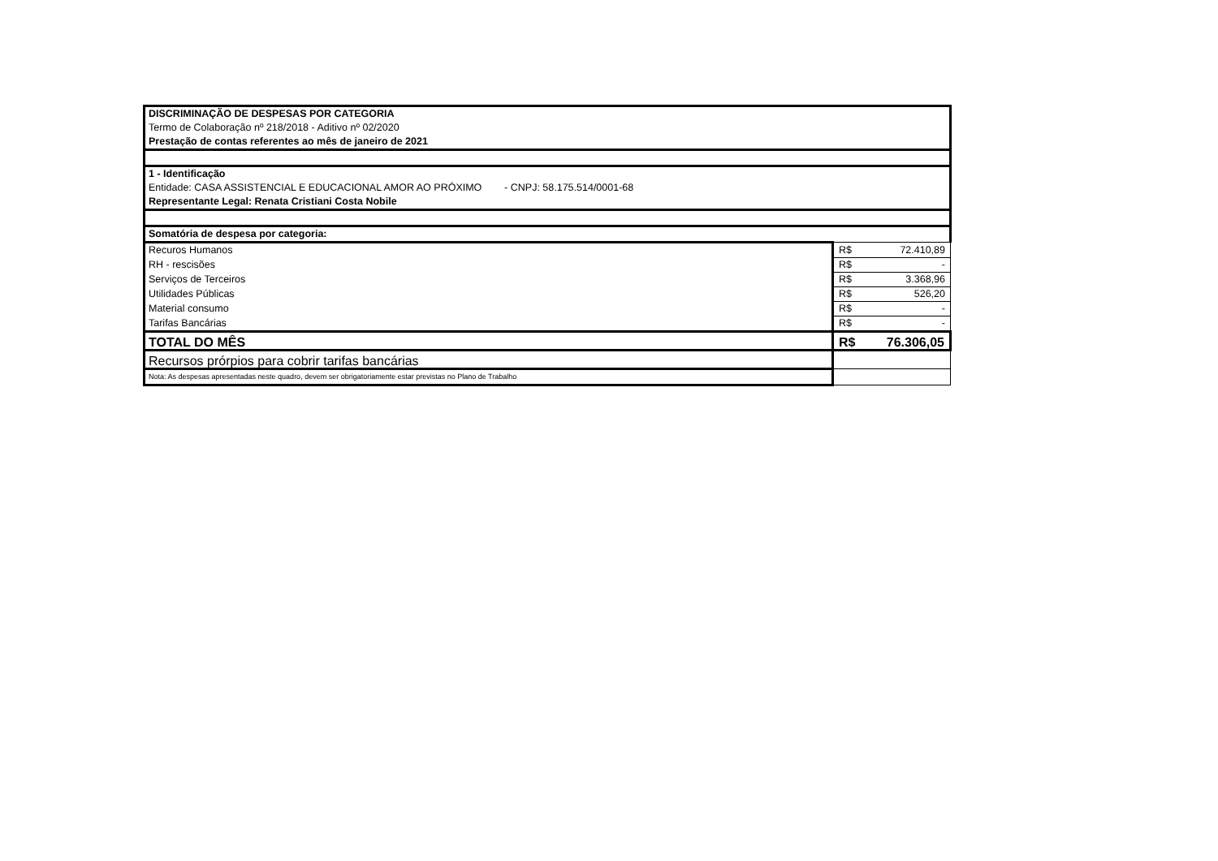| DISCRIMINAÇÃO DE DESPESAS POR CATEGORIA | |
| Termo de Colaboração nº 218/2018 - Aditivo nº 02/2020 | |
| Prestação de contas referentes ao mês de janeiro de 2021 | |
| 1 - Identificação | |
| Entidade: CASA ASSISTENCIAL E EDUCACIONAL AMOR AO PRÓXIMO - CNPJ: 58.175.514/0001-68 | |
| Representante Legal: Renata Cristiani Costa Nobile | |
| Somatória de despesa por categoria: | |
| Recuros Humanos | R$ 72.410,89 |
| RH - rescisões | R$ - |
| Serviços de Terceiros | R$ 3.368,96 |
| Utilidades Públicas | R$ 526,20 |
| Material consumo | R$ - |
| Tarifas Bancárias | R$ - |
| TOTAL DO MÊS | R$ 76.306,05 |
| Recursos prórpios para cobrir tarifas bancárias | |
| Nota: As despesas apresentadas neste quadro, devem ser obrigatoriamente estar previstas no Plano de Trabalho | |